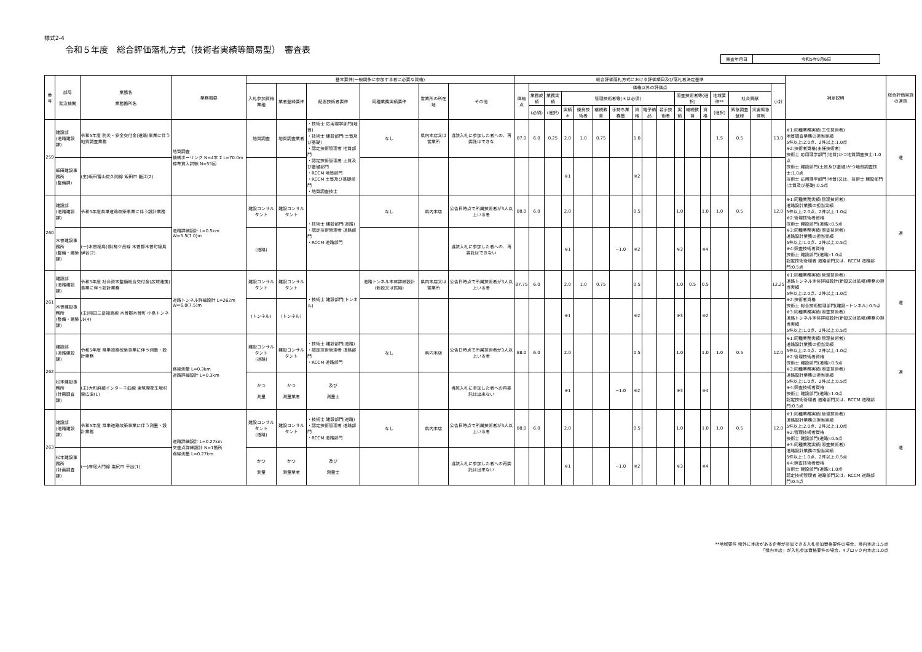様式2-4
令和５年度　総合評価落札方式（技術者実績等簡易型）　審査表
| 審査年月日 | 令和5年9月6日 |
| 番号 | 部局 発注機関 | 業務名 業務箇所名 | 業務概要 | 基本要件(一般競争に参加する者に必要な資格) | | | | | | 総合評価落札方式における評価項目及び落札者決定基準 | | | | | | | | | | | | | | | | | 補足説明 | 総合評価実施の適否 |
| --- | --- | --- | --- | --- | --- | --- | --- | --- | --- | --- | --- | --- | --- | --- | --- | --- | --- | --- | --- | --- | --- | --- | --- | --- | --- | --- | --- | --- |
| | | | | 入札参加資格業種 | 業者登録要件 | 配置技術者要件 | 同種業務実績要件 | 営業所の所在地 | その他 | 価格点 | 価格以外の評価点 | | | | | | | | | | | | | | | 小計 | | |
| | | | | | | | | | | | 業務成績 | 業務実績 | 管理技術者等(＊は必須) | | | | | | | 照査技術者等(選択) | | | 地域要件** | 社会貢献 | | | | |
| | | | | | | | | | | | (必須) | (選択) | 実績＊ | 優良技術者 | 継続教育 | 手持ち業務量 | 資格 | 電子納品 | 若手技術者 | 実績 | 継続教育 | 資格 | (選択) | 緊急調査登録 | 災害緊急体制 | | | |
| 259 | 建設部 (道路建設課) | 令和5年度 防災・安全交付金(道路)事業に伴う地質調査業務 | 地質調査 機械ボーリング N=4本 Σ L=70.0m 標準貫入試験 N=55回 | 地質調査 | 地質調査業者 | ・技術士 応用理学部門(地質) ・技術士 建設部門(土質及び基礎) ・認定技術管理者 地質部門 ・認定技術管理者 土質及び基礎部門 ・RCCM 地質部門 ・RCCM 土質及び基礎部門 ・地質調査技士 | なし | 県内本店又は営業所 | 当該入札に参加した者への、再委託はできな | 87.0 | 6.0 | 0.25 | 2.0 | 1.0 | 0.75 | | 1.0 | | | | | | 1.5 | 0.5 | | 13.0 | ※1:同種業務実績(主任技術者) 地質調査業務の担当実績 5件以上:2.0点、2件以上:1.0点 ※2:技術者資格(主任技術者) 技術士 応用理学部門(地質)かつ地質調査技士:1.0点 技術士 建設部門(土質及び基礎)かつ地質調査技士:1.0点 技術士 応用理学部門(地質)又は、技術士 建設部門(土質及び基礎):0.5点 | 適 |
| | 飯田建設事務所 (整備課) | (主)飯田富山佐久間線 飯田市 龍江(2) | | | | | | | | | | | ※1 | | | | ※2 | | | | | | | | | | | |
| 260 | 建設部 (道路建設課) | 令和5年度県単道路改築事業に伴う設計業務 | 道路詳細設計 L=0.5km W=5.5(7.0)m | 建設コンサルタント | 建設コンサルタント | ・技術士 建設部門(道路) ・認定技術管理者 道路部門 ・RCCM 道路部門 | なし | 県内本店 | 公告日時点で所属技術者が3人以上いる者 | 88.0 | 6.0 | | 2.0 | | | | 0.5 | | | 1.0 | | 1.0 | 1.0 | 0.5 | | 12.0 | ※1:同種業務実績(管理技術者) 道路設計業務の担当実績 5件以上:2.0点、2件以上:1.0点 ※2:管理技術者資格 技術士 建設部門(道路):0.5点 ※3:同種業務実績(照査技術者) 道路設計業務の担当実績 5件以上:1.0点、2件以上:0.5点 ※4:照査技術者資格 技術士 建設部門(道路):1.0点 認定技術管理者 道路部門又は、RCCM 道路部門:0.5点 | 適 |
| | 木曽建設事務所 (整備・建築課) | (一)木曽福島(停)駒ケ岳線 木曽郡木曽町福島伊谷(2) | | (道路) | | | | | 当該入札に参加した者への、再委託はできない | | | | ※1 | | | −1.0 | ※2 | | | ※3 | | ※4 | | | | | | |
| 261 | 建設部 (道路建設課) | 令和5年度 社会資本整備総合交付金(広域連携)事業に伴う設計業務 | 道路トンネル詳細設計 L=262m W=6.0(7.5)m | 建設コンサルタント | 建設コンサルタント | ・技術士 建設部門(トンネル) | 道路トンネル本体詳細設計(新設又は拡幅) | 県内本店又は営業所 | 公告日時点で所属技術者が3人以上いる者 | 87.75 | 6.0 | | 2.0 | 1.0 | 0.75 | | 0.5 | | | 1.0 | 0.5 | 0.5 | | | | 12.25 | ※1:同種業務実績(管理技術者) 道路トンネル本体詳細設計(新設又は拡幅)業務の担当実績 5件以上:2.0点、2件以上:1.0点 ※2:技術者資格 技術士 総合技術監理部門(建設−トンネル):0.5点 ※3:同種業務実績(照査技術者) 道路トンネル本体詳細設計(新設又は拡幅)業務の担当実績 5件以上:1.0点、2件以上:0.5点 | 適 |
| | 木曽建設事務所 (整備・建築課) | (主)開田三岳福島線 木曽郡木曽町 小島トンネル(4) | | (トンネル) | (トンネル) | | | | | | | | ※1 | | | | ※2 | | | ※3 | | ※2 | | | | | | |
| 262 | 建設部 (道路建設課) | 令和5年度 県単道路改築事業に伴う測量・設計業務 | 路線測量 L=0.3km 道路詳細設計 L=0.3km | 建設コンサルタント (道路) | 建設コンサルタント | ・技術士 建設部門(道路) ・認定技術管理者 道路部門 ・RCCM 道路部門 | なし | 県内本店 | 公告日時点で所属技術者が3人以上いる者 | 88.0 | 6.0 | | 2.0 | | | | 0.5 | | | 1.0 | | 1.0 | 1.0 | 0.5 | | 12.0 | ※1:同種業務実績(管理技術者) 道路設計業務の担当実績 5件以上:2.0点、2件以上:1.0点 ※2:管理技術者資格 技術士 建設部門(道路):0.5点 ※3:同種業務実績(照査技術者) 道路設計業務の担当実績 5件以上:1.0点、2件以上:0.5点 ※4:照査技術者資格 技術士 建設部門(道路):1.0点 認定技術管理者 道路部門又は、RCCM 道路部門:0.5点 | 適 |
| | 松本建設事務所 (計画調査課) | (主)大町麻績インター千曲線 東筑摩郡生坂村 東広津(1) | | かつ 測量 | かつ 測量業者 | 及び 測量士 | | | 当該入札に参加した者への再委託は出来ない | | | | ※1 | | | −1.0 | ※2 | | | ※3 | | ※4 | | | | | | |
| 263 | 建設部 (道路建設課) | 令和5年度 県単道路改築事業に伴う測量・設計業務 | 道路詳細設計 L=0.27km 交差点詳細設計 N=1箇所 路線測量 L=0.27km | 建設コンサルタント (道路) | 建設コンサルタント | ・技術士 建設部門(道路) ・認定技術管理者 道路部門 ・RCCM 道路部門 | なし | 県内本店 | 公告日時点で所属技術者が3人以上いる者 | 88.0 | 6.0 | | 2.0 | | | | 0.5 | | | 1.0 | | 1.0 | 1.0 | 0.5 | | 12.0 | ※1:同種業務実績(管理技術者) 道路設計業務の担当実績 5件以上:2.0点、2件以上:1.0点 ※2:管理技術者資格 技術士 建設部門(道路):0.5点 ※3:同種業務実績(照査技術者) 道路設計業務の担当実績 5件以上:1.0点、2件以上:0.5点 ※4:照査技術者資格 技術士 建設部門(道路):1.0点 認定技術管理者 道路部門又は、RCCM 道路部門:0.5点 | 適 |
| | 松本建設事務所 (計画調査課) | (一)床尾大門線 塩尻市 平出(1) | | かつ 測量 | かつ 測量業者 | 及び 測量士 | | | 当該入札に参加した者への再委託は出来ない | | | | ※1 | | | −1.0 | ※2 | | | ※3 | | ※4 | | | | | | |
**地域要件 県外に本店がある企業が参加できる入札参加資格要件の場合、県内本店:1.5点
「県内本店」が入札参加資格要件の場合、4ブロック内本店:1.0点